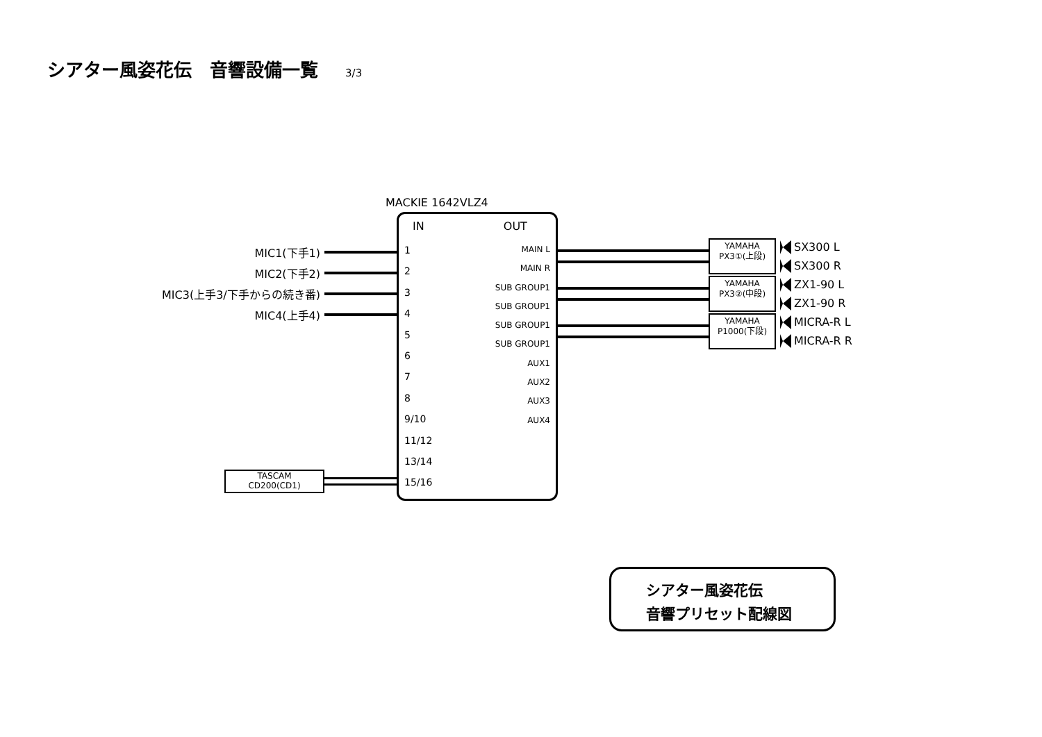シアター風姿花伝　音響設備一覧 3/3
MIC1(下手1)
MIC2(下手2)
MIC3(上手3/下手からの続き番)
MIC4(上手4)
TASCAM
CD200(CD1)
MACKIE 1642VLZ4
IN
1
2
3
4
5
6
7
8
9/10
11/12
13/14
15/16
OUT
MAIN L
MAIN R
SUB GROUP1
SUB GROUP1
SUB GROUP1
SUB GROUP1
AUX1
AUX2
AUX3
AUX4
YAMAHA
PX3①(上段)
SX300 L
SX300 R
YAMAHA
PX3②(中段)
ZX1-90 L
ZX1-90 R
YAMAHA
P1000(下段)
MICRA-R L
MICRA-R R
シアター風姿花伝
音響プリセット配線図